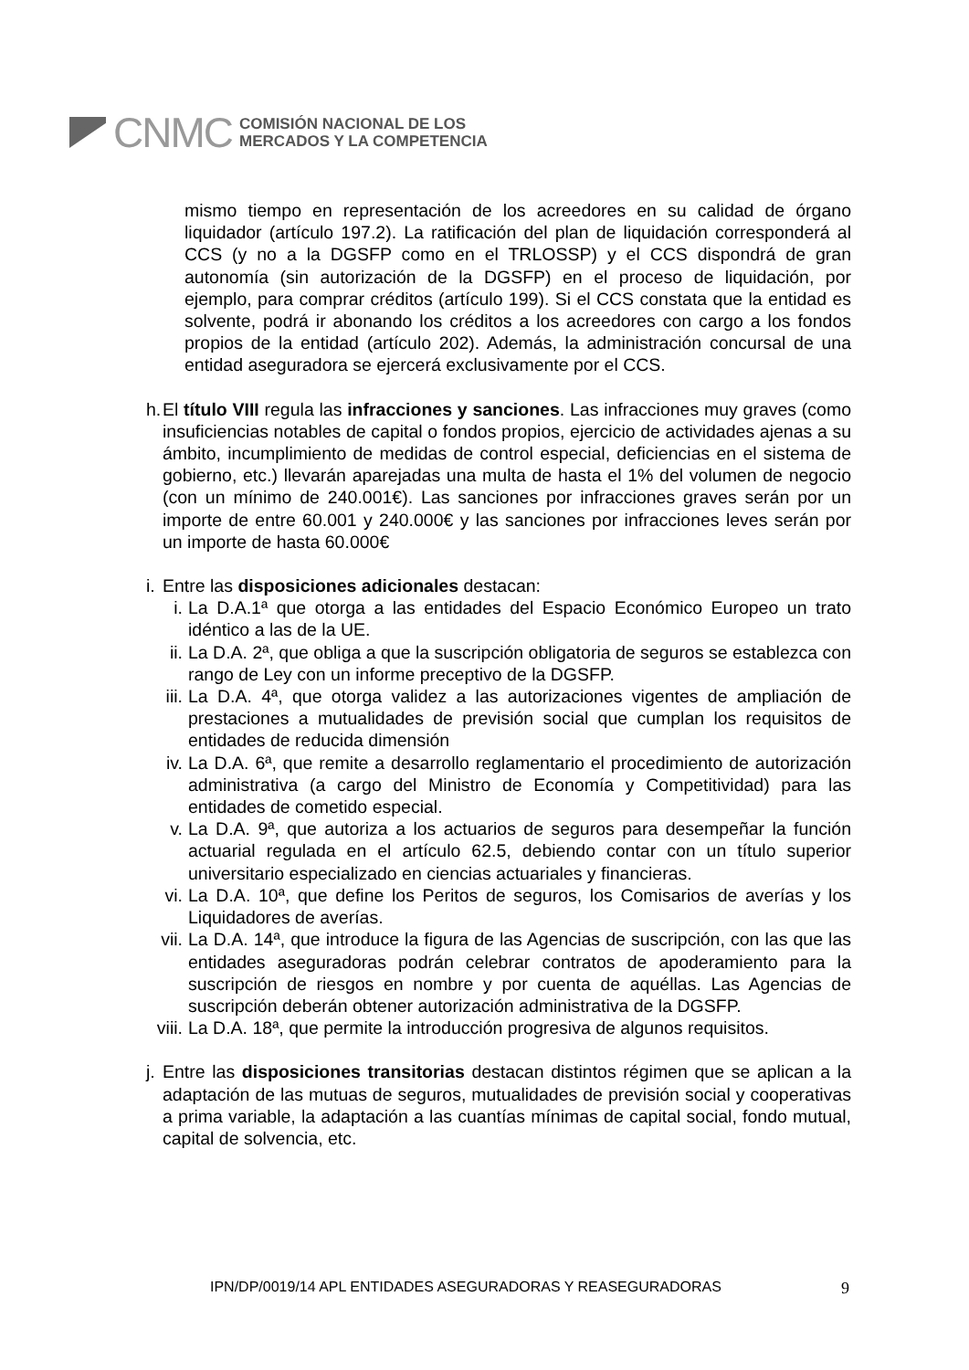CNMC
COMISIÓN NACIONAL DE LOS
MERCADOS Y LA COMPETENCIA
mismo tiempo en representación de los acreedores en su calidad de órgano liquidador (artículo 197.2). La ratificación del plan de liquidación corresponderá al CCS (y no a la DGSFP como en el TRLOSSP) y el CCS dispondrá de gran autonomía (sin autorización de la DGSFP) en el proceso de liquidación, por ejemplo, para comprar créditos (artículo 199). Si el CCS constata que la entidad es solvente, podrá ir abonando los créditos a los acreedores con cargo a los fondos propios de la entidad (artículo 202). Además, la administración concursal de una entidad aseguradora se ejercerá exclusivamente por el CCS.
h.
El título VIII regula las infracciones y sanciones. Las infracciones muy graves (como insuficiencias notables de capital o fondos propios, ejercicio de actividades ajenas a su ámbito, incumplimiento de medidas de control especial, deficiencias en el sistema de gobierno, etc.) llevarán aparejadas una multa de hasta el 1% del volumen de negocio (con un mínimo de 240.001€). Las sanciones por infracciones graves serán por un importe de entre 60.001 y 240.000€ y las sanciones por infracciones leves serán por un importe de hasta 60.000€
i.
Entre las disposiciones adicionales destacan:
i. La D.A.1ª que otorga a las entidades del Espacio Económico Europeo un trato idéntico a las de la UE.
ii. La D.A. 2ª, que obliga a que la suscripción obligatoria de seguros se establezca con rango de Ley con un informe preceptivo de la DGSFP.
iii.
La D.A. 4ª, que otorga validez a las autorizaciones vigentes de ampliación de prestaciones a mutualidades de previsión social que cumplan los requisitos de entidades de reducida dimensión
iv. La D.A. 6ª, que remite a desarrollo reglamentario el procedimiento de autorización administrativa (a cargo del Ministro de Economía y Competitividad) para las entidades de cometido especial.
v. La D.A. 9ª, que autoriza a los actuarios de seguros para desempeñar la función actuarial regulada en el artículo 62.5, debiendo contar con un título superior universitario especializado en ciencias actuariales y financieras.
vi. La D.A. 10ª, que define los Peritos de seguros, los Comisarios de averías y los Liquidadores de averías.
vii.
La D.A. 14ª, que introduce la figura de las Agencias de suscripción, con las que las entidades aseguradoras podrán celebrar contratos de apoderamiento para la suscripción de riesgos en nombre y por cuenta de aquéllas. Las Agencias de suscripción deberán obtener autorización administrativa de la DGSFP.
viii.
La D.A. 18ª, que permite la introducción progresiva de algunos requisitos.
j.
Entre las disposiciones transitorias destacan distintos régimen que se aplican a la adaptación de las mutuas de seguros, mutualidades de previsión social y cooperativas a prima variable, la adaptación a las cuantías mínimas de capital social, fondo mutual, capital de solvencia, etc.
IPN/DP/0019/14 APL ENTIDADES ASEGURADORAS Y REASEGURADORAS 9